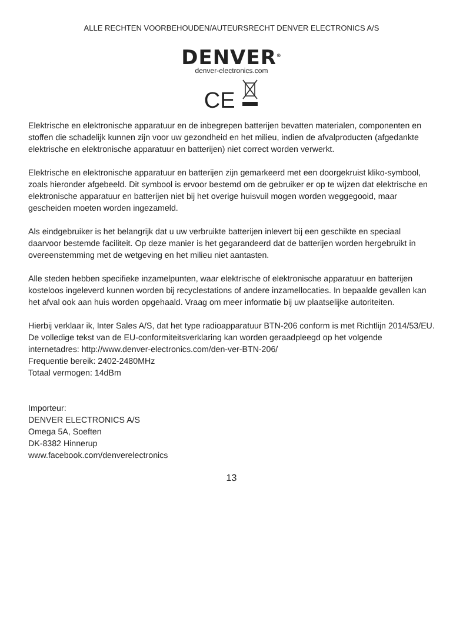ALLE RECHTEN VOORBEHOUDEN/AUTEURSRECHT DENVER ELECTRONICS A/S
DENVER<sup>®</sup>
denver-electronics.com
CE
Elektrische en elektronische apparatuur en de inbegrepen batterijen bevatten materialen, componenten en stoffen die schadelijk kunnen zijn voor uw gezondheid en het milieu, indien de afvalproducten (afgedankte elektrische en elektronische apparatuur en batterijen) niet correct worden verwerkt.
Elektrische en elektronische apparatuur en batterijen zijn gemarkeerd met een doorgekruist kliko-symbool, zoals hieronder afgebeeld. Dit symbool is ervoor bestemd om de gebruiker er op te wijzen dat elektrische en elektronische apparatuur en batterijen niet bij het overige huisvuil mogen worden weggegooid, maar gescheiden moeten worden ingezameld.
Als eindgebruiker is het belangrijk dat u uw verbruikte batterijen inlevert bij een geschikte en speciaal daarvoor bestemde faciliteit. Op deze manier is het gegarandeerd dat de batterijen worden hergebruikt in overeenstemming met de wetgeving en het milieu niet aantasten.
Alle steden hebben specifieke inzamelpunten, waar elektrische of elektronische apparatuur en batterijen kosteloos ingeleverd kunnen worden bij recyclestations of andere inzamellocaties. In bepaalde gevallen kan het afval ook aan huis worden opgehaald. Vraag om meer informatie bij uw plaatselijke autoriteiten.
Hierbij verklaar ik, Inter Sales A/S, dat het type radioapparatuur BTN-206 conform is met Richtlijn 2014/53/EU. De volledige tekst van de EU-conformiteitsverklaring kan worden geraadpleegd op het volgende internetadres: http://www.denver-electronics.com/den-ver-BTN-206/
Frequentie bereik: 2402-2480MHz
Totaal vermogen: 14dBm
Importeur:
DENVER ELECTRONICS A/S
Omega 5A, Soeften
DK-8382 Hinnerup
www.facebook.com/denverelectronics
13